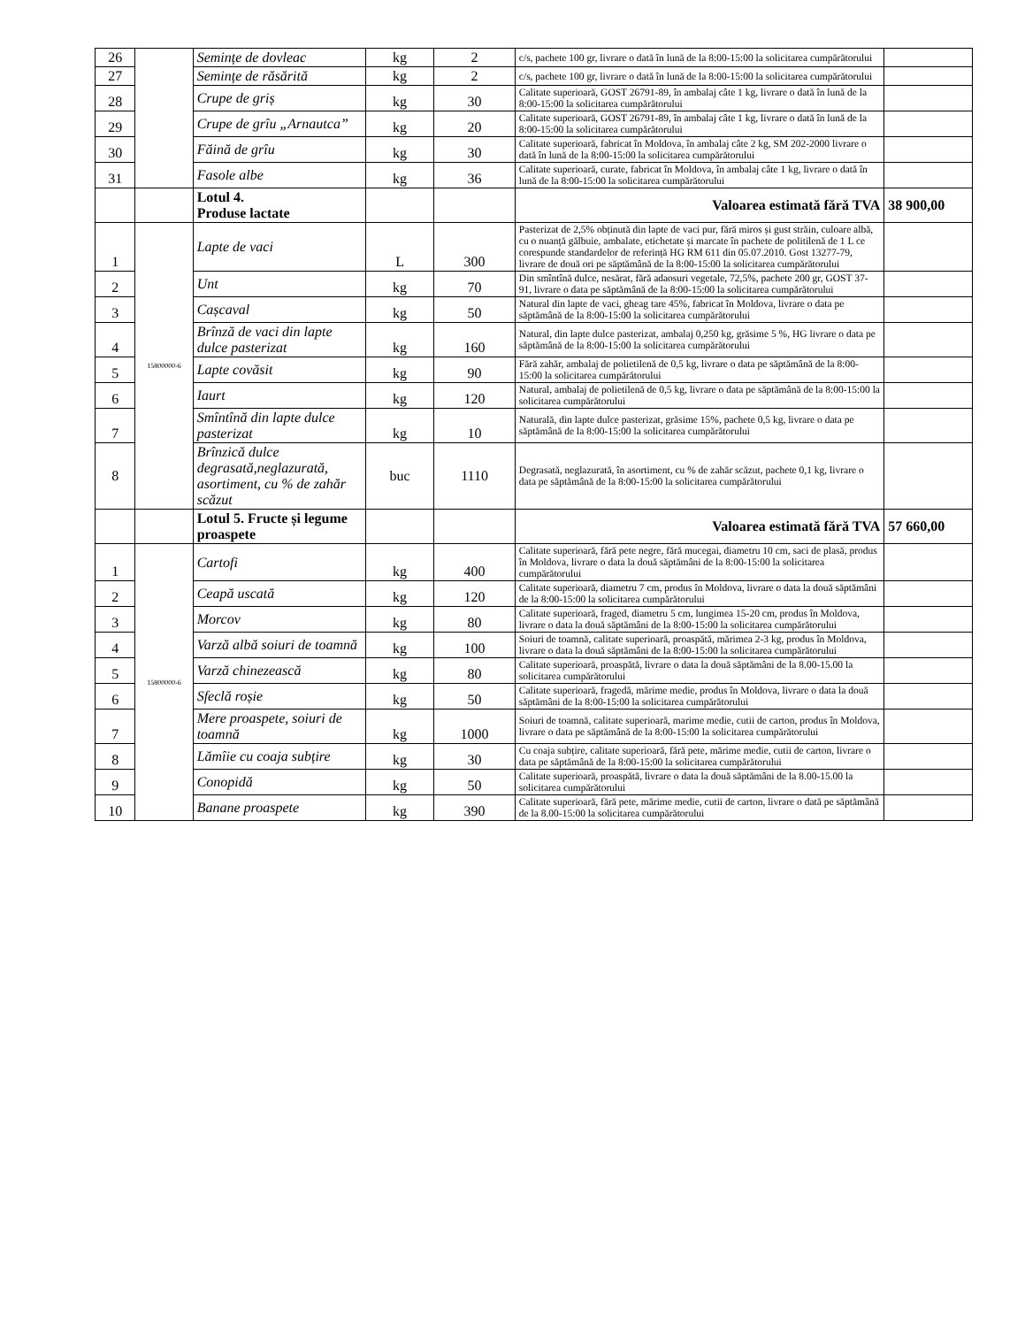| 26 | | Semințe de dovleac | kg | 2 | c/s, pachete 100 gr, livrare o dată în lună de la 8:00-15:00 la solicitarea cumpărătorului | |
| 27 | | Semințe de răsărită | kg | 2 | c/s, pachete 100 gr, livrare o dată în lună de la 8:00-15:00 la solicitarea cumpărătorului | |
| 28 | | Crupe de griș | kg | 30 | Calitate superioară, GOST 26791-89, în ambalaj câte 1 kg, livrare o dată în lună de la 8:00-15:00 la solicitarea cumpărătorului | |
| 29 | | Crupe de grîu „Arnautca” | kg | 20 | Calitate superioară, GOST 26791-89, în ambalaj câte 1 kg, livrare o dată în lună de la 8:00-15:00 la solicitarea cumpărătorului | |
| 30 | | Făină de grîu | kg | 30 | Calitate superioară, fabricat în Moldova, în ambalaj câte 2 kg, SM 202-2000 livrare o dată în lună de la 8:00-15:00 la solicitarea cumpărătorului | |
| 31 | | Fasole albe | kg | 36 | Calitate superioară, curate, fabricat în Moldova, în ambalaj câte 1 kg, livrare o dată în lună de la 8:00-15:00 la solicitarea cumpărătorului | |
| | | Lotul 4. Produse lactate | | | Valoarea estimată fără TVA | 38 900,00 |
| 1 | 15800000-6 | Lapte de vaci | L | 300 | Pasterizat de 2,5% obținută din lapte de vaci pur, fără miros și gust străin, culoare albă, cu o nuanță gălbuie, ambalate, etichetate și marcate în pachete de politilenă de 1 L ce corespunde standardelor de referință HG RM 611 din 05.07.2010. Gost 13277-79, livrare de două ori pe săptămână de la 8:00-15:00 la solicitarea cumpărătorului | |
| 2 | | Unt | kg | 70 | Din smîntînă dulce, nesărat, fără adaosuri vegetale, 72,5%, pachete 200 gr, GOST 37-91, livrare o data pe săptămână de la 8:00-15:00 la solicitarea cumpărătorului | |
| 3 | | Cașcaval | kg | 50 | Natural din lapte de vaci, gheag tare 45%, fabricat în Moldova, livrare o data pe săptămână de la 8:00-15:00 la solicitarea cumpărătorului | |
| 4 | | Brînză de vaci din lapte dulce pasterizat | kg | 160 | Natural, din lapte dulce pasterizat, ambalaj 0,250 kg, grăsime 5 %, HG livrare o data pe săptămână de la 8:00-15:00 la solicitarea cumpărătorului | |
| 5 | | Lapte covăsit | kg | 90 | Fără zahăr, ambalaj de polietilenă de 0,5 kg, livrare o data pe săptămână de la 8:00-15:00 la solicitarea cumpărătorului | |
| 6 | | Iaurt | kg | 120 | Natural, ambalaj de polietilenă de 0,5 kg, livrare o data pe săptămână de la 8:00-15:00 la solicitarea cumpărătorului | |
| 7 | | Smîntînă din lapte dulce pasterizat | kg | 10 | Naturală, din lapte dulce pasterizat, grăsime 15%, pachete 0,5 kg, livrare o data pe săptămână de la 8:00-15:00 la solicitarea cumpărătorului | |
| 8 | | Brînzică dulce degrasată,neglazurată, asortiment, cu % de zahăr scăzut | buc | 1110 | Degrasată, neglazurată, în asortiment, cu % de zahăr scăzut, pachete 0,1 kg, livrare o data pe săptămână de la 8:00-15:00 la solicitarea cumpărătorului | |
| | | Lotul 5. Fructe și legume proaspete | | | Valoarea estimată fără TVA | 57 660,00 |
| 1 | 15800000-6 | Cartofi | kg | 400 | Calitate superioară, fără pete negre, fără mucegai, diametru 10 cm, saci de plasă, produs în Moldova, livrare o data la două săptămâni de la 8:00-15:00 la solicitarea cumpărătorului | |
| 2 | | Ceapă uscată | kg | 120 | Calitate superioară, diametru 7 cm, produs în Moldova, livrare o data la două săptămâni de la 8:00-15:00 la solicitarea cumpărătorului | |
| 3 | | Morcov | kg | 80 | Calitate superioară, fraged, diametru 5 cm, lungimea 15-20 cm, produs în Moldova, livrare o data la două săptămâni de la 8:00-15:00 la solicitarea cumpărătorului | |
| 4 | | Varză albă soiuri de toamnă | kg | 100 | Soiuri de toamnă, calitate superioară, proaspătă, mărimea 2-3 kg, produs în Moldova, livrare o data la două săptămâni de la 8:00-15:00 la solicitarea cumpărătorului | |
| 5 | | Varză chinezească | kg | 80 | Calitate superioară, proaspătă, livrare o data la două săptămâni de la 8.00-15.00 la solicitarea cumpărătorului | |
| 6 | | Sfeclă roșie | kg | 50 | Calitate superioară, fragedă, mărime medie, produs în Moldova, livrare o data la două săptămâni de la 8:00-15:00 la solicitarea cumpărătorului | |
| 7 | | Mere proaspete, soiuri de toamnă | kg | 1000 | Soiuri de toamnă, calitate superioară, marime medie, cutii de carton, produs în Moldova, livrare o data pe săptămână de la 8:00-15:00 la solicitarea cumpărătorului | |
| 8 | | Lămîie cu coaja subțire | kg | 30 | Cu coaja subțire, calitate superioară, fără pete, mărime medie, cutii de carton, livrare o data pe săptămână de la 8:00-15:00 la solicitarea cumpărătorului | |
| 9 | | Conopidă | kg | 50 | Calitate superioară, proaspătă, livrare o data la două săptămâni de la 8.00-15.00 la solicitarea cumpărătorului | |
| 10 | | Banane proaspete | kg | 390 | Calitate superioară, fără pete, mărime medie, cutii de carton, livrare o dată pe săptămână de la 8.00-15:00 la solicitarea cumpărătorului | |